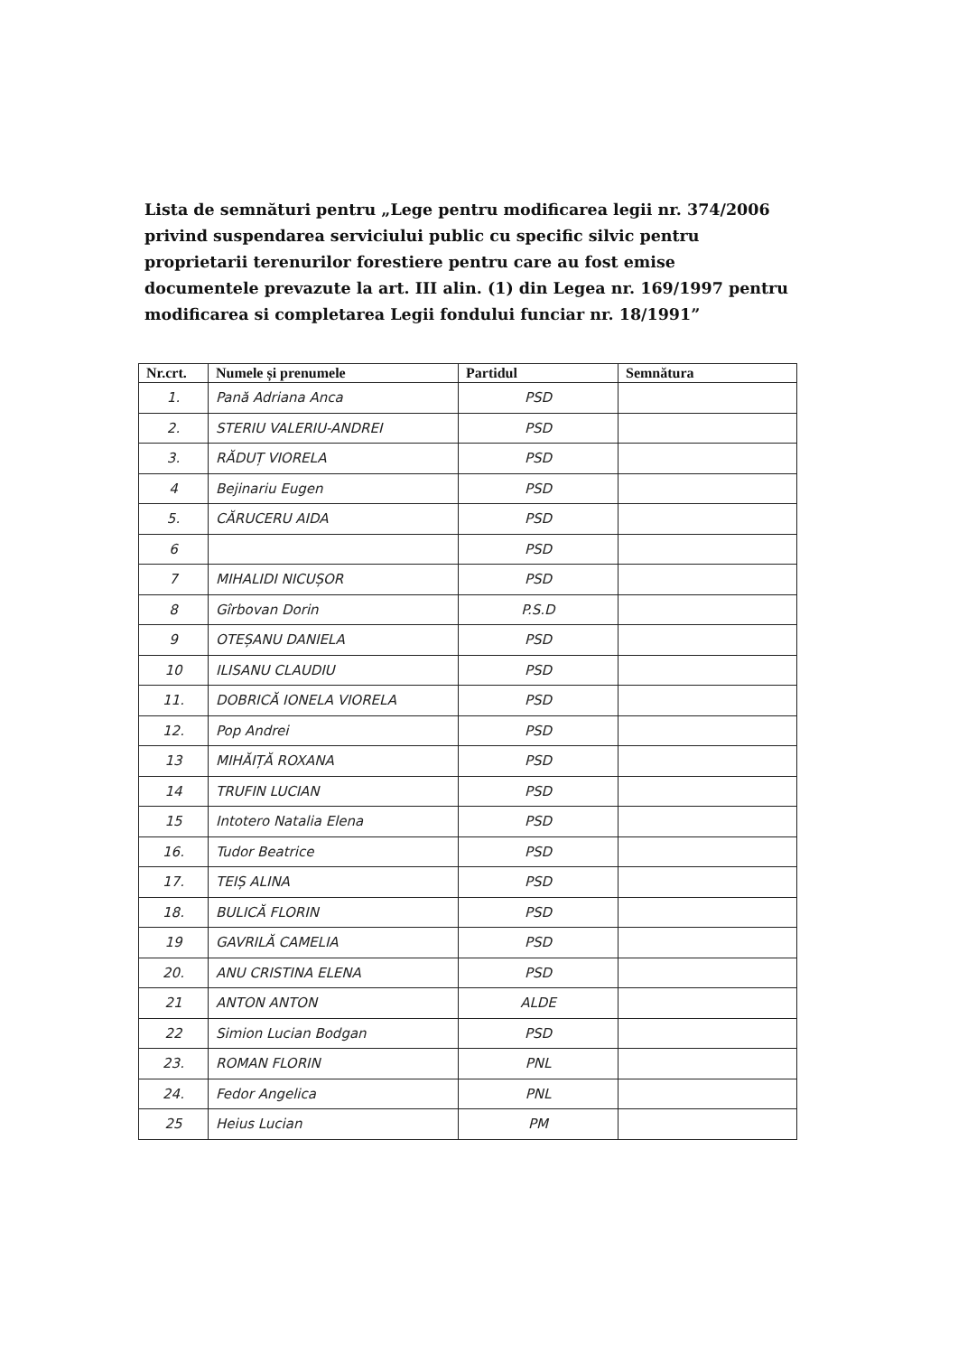Lista de semnături pentru „Lege pentru modificarea legii nr. 374/2006 privind suspendarea serviciului public cu specific silvic pentru proprietarii terenurilor forestiere pentru care au fost emise documentele prevazute la art. III alin. (1) din Legea nr. 169/1997 pentru modificarea si completarea Legii fondului funciar nr. 18/1991”
| Nr.crt. | Numele și prenumele | Partidul | Semnătura |
| --- | --- | --- | --- |
| 1. | Pană Adriana Anca | PSD | |
| 2. | STERIU VALERIU-ANDREI | PSD | |
| 3. | RĂDUȚ VIORELA | PSD | |
| 4 | Bejinariu Eugen | PSD | |
| 5. | CĂRUCERU AIDA | PSD | |
| 6 | | PSD | |
| 7 | MIHALIDI NICUȘOR | PSD | |
| 8 | Gîrbovan Dorin | P.S.D | |
| 9 | OTEȘANU DANIELA | PSD | |
| 10 | ILISANU CLAUDIU | PSD | |
| 11. | DOBRICĂ IONELA VIORELA | PSD | |
| 12. | Pop Andrei | PSD | |
| 13 | MIHĂIȚĂ ROXANA | PSD | |
| 14 | TRUFIN LUCIAN | PSD | |
| 15 | Intotero Natalia Elena | PSD | |
| 16. | Tudor Beatrice | PSD | |
| 17. | TEIȘ ALINA | PSD | |
| 18. | BULICĂ FLORIN | PSD | |
| 19 | GAVRILĂ CAMELIA | PSD | |
| 20. | ANU CRISTINA ELENA | PSD | |
| 21 | ANTON ANTON | ALDE | |
| 22 | Simion Lucian Bodgan | PSD | |
| 23. | ROMAN FLORIN | PNL | |
| 24. | Fedor Angelica | PNL | |
| 25 | Heius Lucian | PM | |